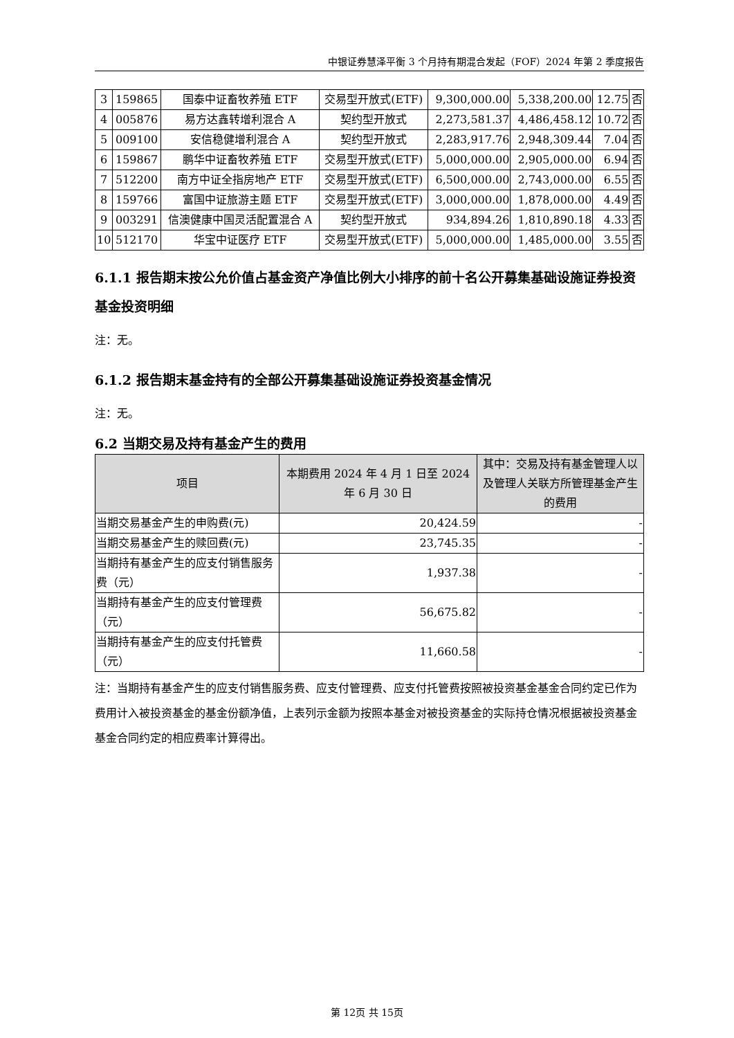中银证券慧泽平衡 3 个月持有期混合发起（FOF）2024 年第 2 季度报告
| 3 | 159865 | 国泰中证畜牧养殖 ETF | 交易型开放式(ETF) | 9,300,000.00 | 5,338,200.00 | 12.75 | 否 |
| 4 | 005876 | 易方达鑫转增利混合 A | 契约型开放式 | 2,273,581.37 | 4,486,458.12 | 10.72 | 否 |
| 5 | 009100 | 安信稳健增利混合 A | 契约型开放式 | 2,283,917.76 | 2,948,309.44 | 7.04 | 否 |
| 6 | 159867 | 鹏华中证畜牧养殖 ETF | 交易型开放式(ETF) | 5,000,000.00 | 2,905,000.00 | 6.94 | 否 |
| 7 | 512200 | 南方中证全指房地产 ETF | 交易型开放式(ETF) | 6,500,000.00 | 2,743,000.00 | 6.55 | 否 |
| 8 | 159766 | 富国中证旅游主题 ETF | 交易型开放式(ETF) | 3,000,000.00 | 1,878,000.00 | 4.49 | 否 |
| 9 | 003291 | 信澳健康中国灵活配置混合 A | 契约型开放式 | 934,894.26 | 1,810,890.18 | 4.33 | 否 |
| 10 | 512170 | 华宝中证医疗 ETF | 交易型开放式(ETF) | 5,000,000.00 | 1,485,000.00 | 3.55 | 否 |
6.1.1 报告期末按公允价值占基金资产净值比例大小排序的前十名公开募集基础设施证券投资基金投资明细
注：无。
6.1.2 报告期末基金持有的全部公开募集基础设施证券投资基金情况
注：无。
6.2 当期交易及持有基金产生的费用
| 项目 | 本期费用 2024 年 4 月 1 日至 2024 年 6 月 30 日 | 其中：交易及持有基金管理人以及管理人关联方所管理基金产生的费用 |
| --- | --- | --- |
| 当期交易基金产生的申购费(元) | 20,424.59 | - |
| 当期交易基金产生的赎回费(元) | 23,745.35 | - |
| 当期持有基金产生的应支付销售服务费（元） | 1,937.38 | - |
| 当期持有基金产生的应支付管理费（元） | 56,675.82 | - |
| 当期持有基金产生的应支付托管费（元） | 11,660.58 | - |
注：当期持有基金产生的应支付销售服务费、应支付管理费、应支付托管费按照被投资基金基金合同约定已作为费用计入被投资基金的基金份额净值，上表列示金额为按照本基金对被投资基金的实际持仓情况根据被投资基金基金合同约定的相应费率计算得出。
第 12页 共 15页